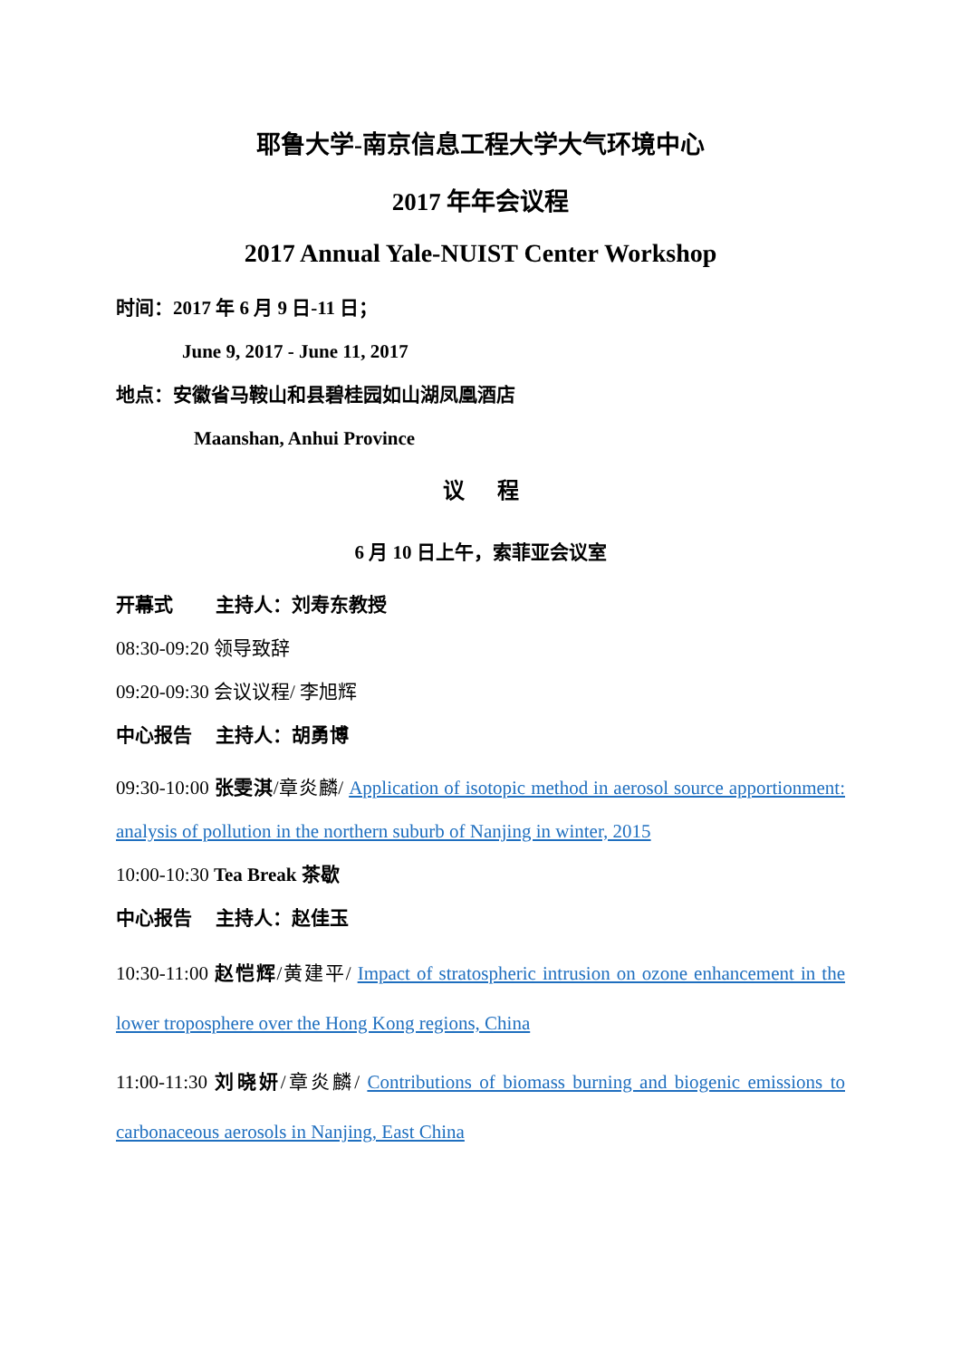耶鲁大学-南京信息工程大学大气环境中心
2017 年年会议程
2017 Annual Yale-NUIST Center Workshop
时间：2017 年 6 月 9 日-11 日；
June 9, 2017 - June 11, 2017
地点：安徽省马鞍山和县碧桂园如山湖凤凰酒店
Maanshan, Anhui Province
议 程
6 月 10 日上午，索菲亚会议室
开幕式 主持人：刘寿东教授
08:30-09:20 领导致辞
09:20-09:30 会议议程/ 李旭辉
中心报告 主持人：胡勇博
09:30-10:00 张雯淇/章炎麟/ Application of isotopic method in aerosol source apportionment: analysis of pollution in the northern suburb of Nanjing in winter, 2015
10:00-10:30 Tea Break 茶歇
中心报告 主持人：赵佳玉
10:30-11:00 赵恺辉/黄建平/ Impact of stratospheric intrusion on ozone enhancement in the lower troposphere over the Hong Kong regions, China
11:00-11:30 刘晓妍/章炎麟/ Contributions of biomass burning and biogenic emissions to carbonaceous aerosols in Nanjing, East China